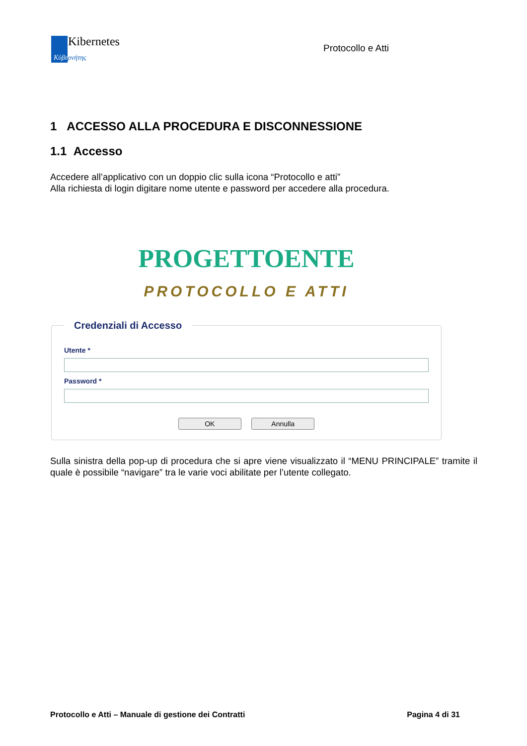Kibernetes
Κύβερνήτης
Protocollo e Atti
1 ACCESSO ALLA PROCEDURA E DISCONNESSIONE
1.1 Accesso
Accedere all’applicativo con un doppio clic sulla icona “Protocollo e atti”
Alla richiesta di login digitare nome utente e password per accedere alla procedura.
PROGETTOENTE
PROTOCOLLO E ATTI
Credenziali di Accesso
Utente *
Password *
OK Annulla
Sulla sinistra della pop-up di procedura che si apre viene visualizzato il “MENU PRINCIPALE” tramite il quale è possibile “navigare” tra le varie voci abilitate per l’utente collegato.
Protocollo e Atti – Manuale di gestione dei Contratti Pagina 4 di 31